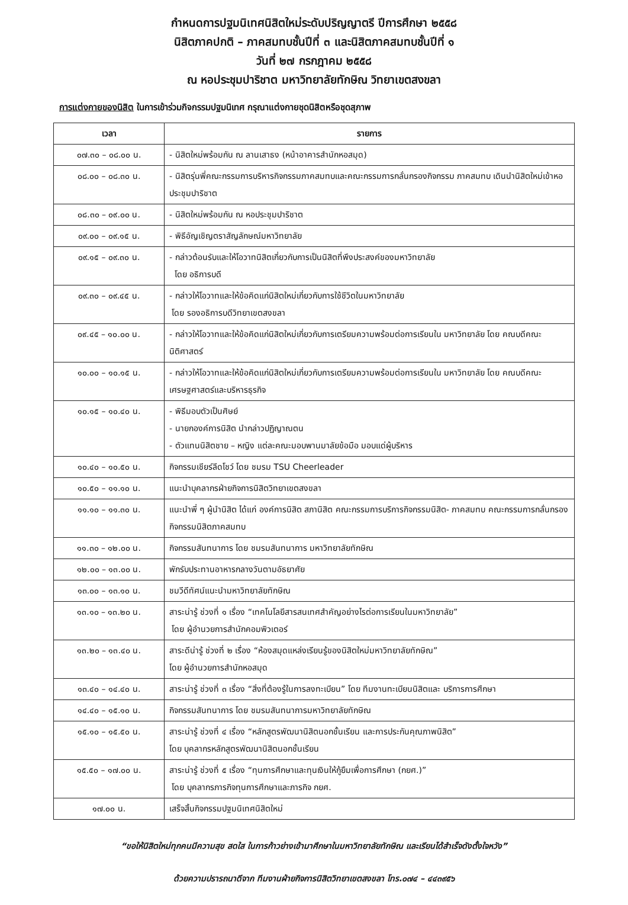กำหนดการปฐมนิเทศนิสิตใหม่ระดับปริญญาตรี ปีการศึกษา ๒๕๕๘
นิสิตภาคปกติ – ภาคสมทบชั้นปีที่ ๓ และนิสิตภาคสมทบชั้นปีที่ ๑
วันที่ ๒๗ กรกฎาคม ๒๕๕๘
ณ หอประชุมปาริชาต มหาวิทยาลัยทักษิณ วิทยาเขตสงขลา
การแต่งกายของนิสิต ในการเข้าร่วมกิจกรรมปฐมนิเทศ กรุณาแต่งกายชุดนิสิตหรือชุดสุภาพ
| เวลา | รายการ |
| --- | --- |
| ๐๗.๓๐ – ๐๘.๐๐ น. | - นิสิตใหม่พร้อมกัน ณ ลานเสาธง (หน้าอาคารสำนักหอสมุด) |
| ๐๘.๐๐ – ๐๘.๓๐ น. | - นิสิตรุ่นพี่คณะกรรมการบริหารกิจกรรมภาคสมทบและคณะกรรมการกลั่นกรองกิจกรรม ภาคสมทบ เดินนำนิสิตใหม่เข้าหอประชุมปาริชาต |
| ๐๘.๓๐ – ๐๙.๐๐ น. | - นิสิตใหม่พร้อมกัน ณ หอประชุมปาริชาต |
| ๐๙.๐๐ – ๐๙.๑๕ น. | - พิธีอัญเชิญตราสัญลักษณ์มหาวิทยาลัย |
| ๐๙.๑๕ – ๐๙.๓๐ น. | - กล่าวต้อนรับและให้โอวาทนิสิตเกี่ยวกับการเป็นนิสิตที่พึงประสงค์ของมหาวิทยาลัย โดย อธิการบดี |
| ๐๙.๓๐ – ๐๙.๔๕ น. | - กล่าวให้โอวาทและให้ข้อคิดแก่นิสิตใหม่เกี่ยวกับการใช้ชีวิตในมหาวิทยาลัย โดย รองอธิการบดีวิทยาเขตสงขลา |
| ๐๙.๔๕ – ๑๐.๐๐ น. | - กล่าวให้โอวาทและให้ข้อคิดแก่นิสิตใหม่เกี่ยวกับการเตรียมความพร้อมต่อการเรียนใน มหาวิทยาลัย โดย คณบดีคณะนิติศาสตร์ |
| ๑๐.๐๐ – ๑๐.๑๕ น. | - กล่าวให้โอวาทและให้ข้อคิดแก่นิสิตใหม่เกี่ยวกับการเตรียมความพร้อมต่อการเรียนใน มหาวิทยาลัย โดย คณบดีคณะเศรษฐศาสตร์และบริหารธุรกิจ |
| ๑๐.๑๕ – ๑๐.๔๐ น. | - พิธีมอบตัวเป็นศิษย์ - นายกองค์การนิสิต นำกล่าวปฏิญาณตน - ตัวแทนนิสิตชาย – หญิง แต่ละคณะมอบพานมาลัยข้อมือ มอบแด่ผู้บริหาร |
| ๑๐.๔๐ – ๑๐.๕๐ น. | กิจกรรมเชียร์ลีดโชว์ โดย ชมรม TSU Cheerleader |
| ๑๐.๕๐ – ๑๑.๑๐ น. | แนะนำบุคลากรฝ่ายกิจการนิสิตวิทยาเขตสงขลา |
| ๑๑.๑๐ – ๑๑.๓๐ น. | แนะนำพี่ ๆ ผู้นำนิสิต ได้แก่ องค์การนิสิต สภานิสิต คณะกรรมการบริการกิจกรรมนิสิต- ภาคสมทบ คณะกรรมการกลั่นกรองกิจกรรมนิสิตภาคสมทบ |
| ๑๑.๓๐ – ๑๒.๐๐ น. | กิจกรรมสันทนาการ โดย ชมรมสันทนาการ มหาวิทยาลัยทักษิณ |
| ๑๒.๐๐ – ๑๓.๐๐ น. | พักรับประทานอาหารกลางวันตามอัธยาศัย |
| ๑๓.๐๐ – ๑๓.๑๐ น. | ชมวีดีทัศน์แนะนำมหาวิทยาลัยทักษิณ |
| ๑๓.๑๐ – ๑๓.๒๐ น. | สาระน่ารู้ ช่วงที่ ๑ เรื่อง “เทคโนโลยีสารสนเทศสำคัญอย่างไรต่อการเรียนในมหาวิทยาลัย” โดย ผู้อำนวยการสำนักคอมพิวเตอร์ |
| ๑๓.๒๐ – ๑๓.๔๐ น. | สาระดีน่ารู้ ช่วงที่ ๒ เรื่อง “ห้องสมุดแหล่งเรียนรู้ของนิสิตใหม่มหาวิทยาลัยทักษิณ” โดย ผู้อำนวยการสำนักหอสมุด |
| ๑๓.๔๐ – ๑๔.๔๐ น. | สาระน่ารู้ ช่วงที่ ๓ เรื่อง “สิ่งที่ต้องรู้ในการลงทะเบียน” โดย ทีมงานทะเบียนนิสิตและ บริการการศึกษา |
| ๑๔.๔๐ – ๑๕.๑๐ น. | กิจกรรมสันทนาการ โดย ชมรมสันทนาการมหาวิทยาลัยทักษิณ |
| ๑๕.๑๐ – ๑๕.๕๐ น. | สาระน่ารู้ ช่วงที่ ๔ เรื่อง “หลักสูตรพัฒนานิสิตนอกชั้นเรียน และการประกันคุณภาพนิสิต” โดย บุคลากรหลักสูตรพัฒนานิสิตนอกชั้นเรียน |
| ๑๕.๕๐ – ๑๗.๐๐ น. | สาระน่ารู้ ช่วงที่ ๕ เรื่อง “ทุนการศึกษาและทุนเงินให้กู้ยืมเพื่อการศึกษา (กยศ.)” โดย บุคลากรภารกิจทุนการศึกษาและภารกิจ กยศ. |
| ๑๗.๐๐ น. | เสร็จสิ้นกิจกรรมปฐมนิเทศนิสิตใหม่ |
“ขอให้นิสิตใหม่ทุกคนมีความสุข สดใส ในการก้าวย่างเข้ามาศึกษาในมหาวิทยาลัยทักษิณ และเรียนได้สำเร็จดังตั้งใจหวัง”
ด้วยความปรารถนาดีจาก ทีมงานฝ่ายกิจการนิสิตวิทยาเขตสงขลา โทร.๐๗๔ – ๔๔๓๙๕๖